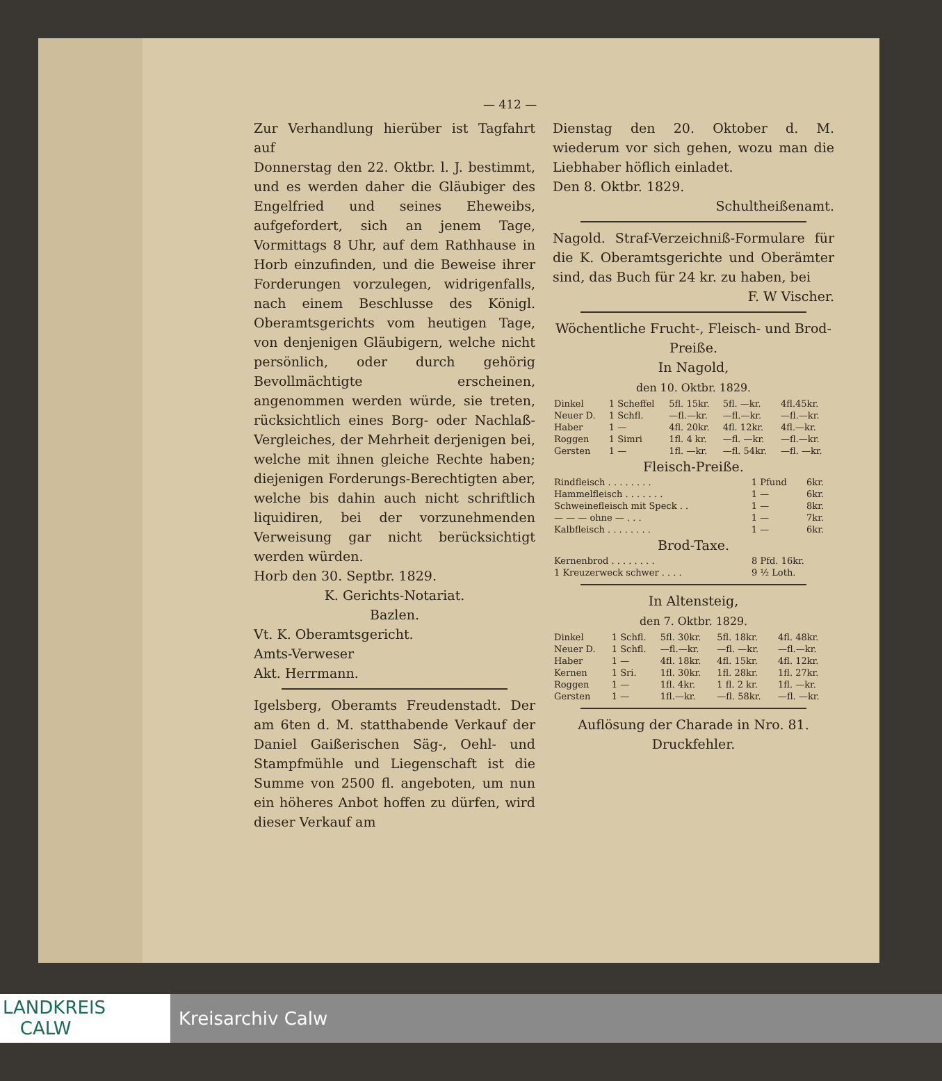— 412 —
Zur Verhandlung hierüber ist Tagfahrt auf
Donnerstag den 22. Oktbr. l. J. bestimmt, und es werden daher die Gläubiger des Engelfried und seines Eheweibs, aufgefordert, sich an jenem Tage, Vormittags 8 Uhr, auf dem Rathhause in Horb einzufinden, und die Beweise ihrer Forderungen vorzulegen, widrigenfalls, nach einem Beschlusse des Königl. Oberamtsgerichts vom heutigen Tage, von denjenigen Gläubigern, welche nicht persönlich, oder durch gehörig Bevollmächtigte erscheinen, angenommen werden würde, sie treten, rücksichtlich eines Borg- oder Nachlaß-Vergleiches, der Mehrheit derjenigen bei, welche mit ihnen gleiche Rechte haben; diejenigen Forderungs-Berechtigten aber, welche bis dahin auch nicht schriftlich liquidiren, bei der vorzunehmenden Verweisung gar nicht berücksichtigt werden würden.
Horb den 30. Septbr. 1829.
K. Gerichts-Notariat.
Bazlen.
Vt. K. Oberamtsgericht.
Amts-Verweser
Akt. Herrmann.
Igelsberg, Oberamts Freudenstadt. Der am 6ten d. M. statthabende Verkauf der Daniel Gaißerischen Säg-, Oehl- und Stampfmühle und Liegenschaft ist die Summe von 2500 fl. angeboten, um nun ein höheres Anbot hoffen zu dürfen, wird dieser Verkauf am
Dienstag den 20. Oktober d. M. wiederum vor sich gehen, wozu man die Liebhaber höflich einladet.
Den 8. Oktbr. 1829.
Schultheißenamt.
Nagold. Straf-Verzeichniß-Formulare für die K. Oberamtsgerichte und Oberämter sind, das Buch für 24 kr. zu haben, bei
F. W Vischer.
Wöchentliche Frucht-, Fleisch- und Brod-Preiße.
In Nagold,
den 10. Oktbr. 1829.
| Dinkel | 1 Scheffel | 5fl. 15kr. | 5fl. —kr. | 4fl.45kr. |
| Neuer D. | 1 Schfl. | —fl.—kr. | —fl.—kr. | —fl.—kr. |
| Haber | 1 — | 4fl. 20kr. | 4fl. 12kr. | 4fl.—kr. |
| Roggen | 1 Simri | 1fl. 4 kr. | —fl. —kr. | —fl.—kr. |
| Gersten | 1 — | 1fl. —kr. | —fl. 54kr. | —fl. —kr. |
Fleisch-Preiße.
| Rindfleisch . . . . . . . . | 1 Pfund | 6kr. |
| Hammelfleisch . . . . . . . | 1 — | 6kr. |
| Schweinefleisch mit Speck . . | 1 — | 8kr. |
| — — — ohne — . . . | 1 — | 7kr. |
| Kalbfleisch . . . . . . . . | 1 — | 6kr. |
Brod-Taxe.
| Kernenbrod . . . . . . . . | 8 Pfd. 16kr. |
| 1 Kreuzerweck schwer . . . . | 9 ½ Loth. |
In Altensteig,
den 7. Oktbr. 1829.
| Dinkel | 1 Schfl. | 5fl. 30kr. | 5fl. 18kr. | 4fl. 48kr. |
| Neuer D. | 1 Schfl. | —fl.—kr. | —fl. —kr. | —fl.—kr. |
| Haber | 1 — | 4fl. 18kr. | 4fl. 15kr. | 4fl. 12kr. |
| Kernen | 1 Sri. | 1fl. 30kr. | 1fl. 28kr. | 1fl. 27kr. |
| Roggen | 1 — | 1fl. 4kr. | 1 fl. 2 kr. | 1fl. —kr. |
| Gersten | 1 — | 1fl.—kr. | —fl. 58kr. | —fl. —kr. |
Auflösung der Charade in Nro. 81.
Druckfehler.
LANDKREIS
CALW
Kreisarchiv Calw